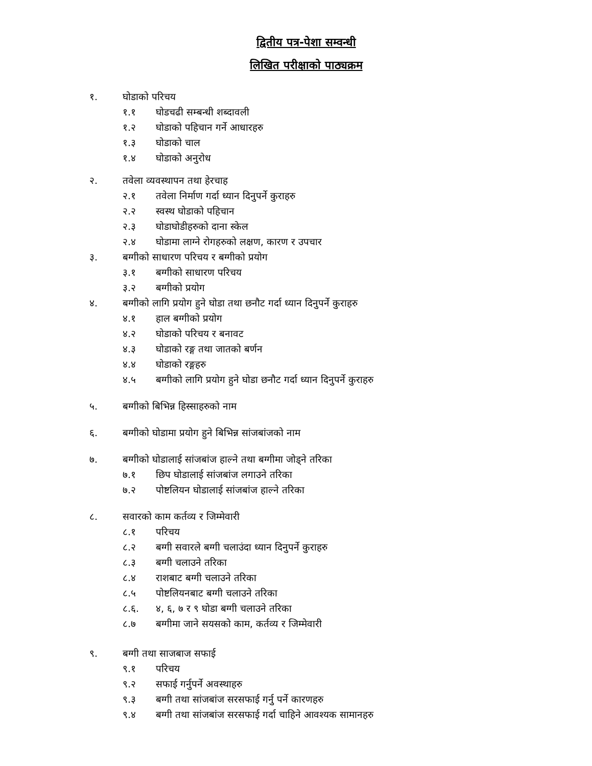द्वितीय पत्र-पेशा सम्वन्धी
लिखित परीक्षाको पाठ्यक्रम
१. घोडाको परिचय
१.१ घोडचढी सम्बन्धी शब्दावली
१.२ घोडाको पहिचान गर्ने आधारहरु
१.३ घोडाको चाल
१.४ घोडाको अनुरोध
२. तवेला व्यवस्थापन तथा हेरचाह
२.१ तवेला निर्माण गर्दा ध्यान दिनुपर्ने कुराहरु
२.२ स्वस्थ घोडाको पहिचान
२.३ घोडाघोडीहरुको दाना स्केल
२.४ घोडामा लाग्ने रोगहरुको लक्षण, कारण र उपचार
३. बग्गीको साधारण परिचय र बग्गीको प्रयोग
३.१ बग्गीको साधारण परिचय
३.२ बग्गीको प्रयोग
४. बग्गीको लागि प्रयोग हुने घोडा तथा छनौट गर्दा ध्यान दिनुपर्ने कुराहरु
४.१ हाल बग्गीको प्रयोग
४.२ घोडाको परिचय र बनावट
४.३ घोडाको रङ्ग तथा जातको बर्णन
४.४ घोडाको रङ्गहरु
४.५ बग्गीको लागि प्रयोग हुने घोडा छनौट गर्दा ध्यान दिनुपर्ने कुराहरु
५. बग्गीको बिभिन्न हिस्साहरुको नाम
६. बग्गीको घोडामा प्रयोग हुने बिभिन्न सांजबांजको नाम
७. बग्गीको घोडालाई सांजबांज हाल्ने तथा बग्गीमा जोड्ने तरिका
७.१ छिप घोडालाई सांजबांज लगाउने तरिका
७.२ पोष्टलियन घोडालाई सांजबांज हाल्ने तरिका
८. सवारको काम कर्तव्य र जिम्मेवारी
८.१ परिचय
८.२ बग्गी सवारले बग्गी चलाउंदा ध्यान दिनुपर्ने कुराहरु
८.३ बग्गी चलाउने तरिका
८.४ राशबाट बग्गी चलाउने तरिका
८.५ पोष्टलियनबाट बग्गी चलाउने तरिका
८.६. ४, ६, ७ र ९ घोडा बग्गी चलाउने तरिका
८.७ बग्गीमा जाने सयसको काम, कर्तव्य र जिम्मेवारी
९. बग्गी तथा साजबाज सफाई
९.१ परिचय
९.२ सफाई गर्नुपर्ने अवस्थाहरु
९.३ बग्गी तथा सांजबांज सरसफाई गर्नु पर्ने कारणहरु
९.४ बग्गी तथा सांजबांज सरसफाई गर्दा चाहिने आवश्यक सामानहरु